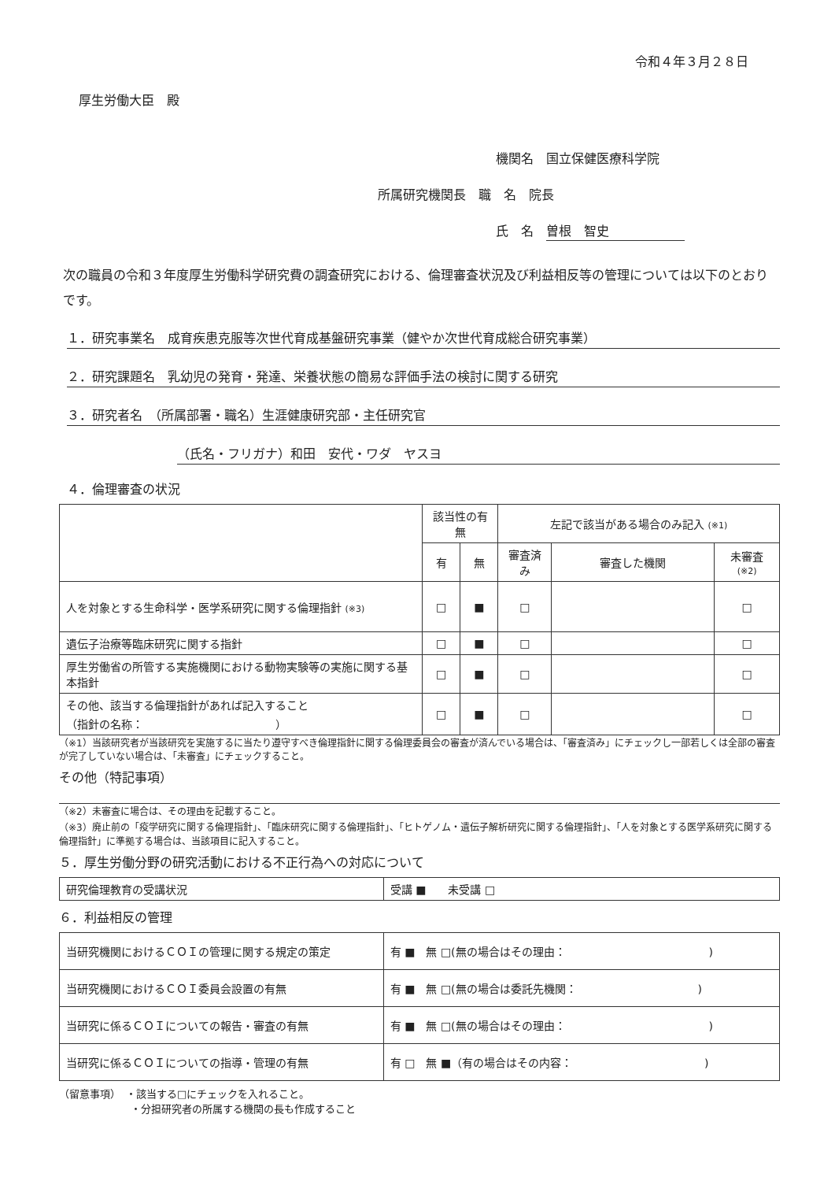令和４年３月２８日
厚生労働大臣　殿
機関名　国立保健医療科学院
所属研究機関長　職　名　院長
氏　名　曽根　智史　　　　　　
次の職員の令和３年度厚生労働科学研究費の調査研究における、倫理審査状況及び利益相反等の管理については以下のとおりです。
１．研究事業名　成育疾患克服等次世代育成基盤研究事業（健やか次世代育成総合研究事業）
２．研究課題名　乳幼児の発育・発達、栄養状態の簡易な評価手法の検討に関する研究
３．研究者名　（所属部署・職名）生涯健康研究部・主任研究官
（氏名・フリガナ）和田　安代・ワダ　ヤスヨ
４．倫理審査の状況
| | 該当性の有無 | | 左記で該当がある場合のみ記入 (※1) | | |
| --- | --- | --- | --- | --- | --- |
| | 有 | 無 | 審査済み | 審査した機関 | 未審査 (※2) |
| 人を対象とする生命科学・医学系研究に関する倫理指針 (※3) | □ | ■ | □ | | □ |
| 遺伝子治療等臨床研究に関する指針 | □ | ■ | □ | | □ |
| 厚生労働省の所管する実施機関における動物実験等の実施に関する基本指針 | □ | ■ | □ | | □ |
| その他、該当する倫理指針があれば記入すること （指針の名称： ） | □ | ■ | □ | | □ |
（※1）当該研究者が当該研究を実施するに当たり遵守すべき倫理指針に関する倫理委員会の審査が済んでいる場合は、「審査済み」にチェックし一部若しくは全部の審査が完了していない場合は、「未審査」にチェックすること。
その他（特記事項）
（※2）未審査に場合は、その理由を記載すること。
（※3）廃止前の「疫学研究に関する倫理指針」、「臨床研究に関する倫理指針」、「ヒトゲノム・遺伝子解析研究に関する倫理指針」、「人を対象とする医学系研究に関する倫理指針」に準拠する場合は、当該項目に記入すること。
５．厚生労働分野の研究活動における不正行為への対応について
| 研究倫理教育の受講状況 | 受講 ■ 未受講 □ |
６．利益相反の管理
| 当研究機関におけるＣＯＩの管理に関する規定の策定 | 有 ■ 無 □(無の場合はその理由： ) |
| 当研究機関におけるＣＯＩ委員会設置の有無 | 有 ■ 無 □(無の場合は委託先機関： ) |
| 当研究に係るＣＯＩについての報告・審査の有無 | 有 ■ 無 □(無の場合はその理由： ) |
| 当研究に係るＣＯＩについての指導・管理の有無 | 有 □ 無 ■（有の場合はその内容： ) |
（留意事項）　・該当する□にチェックを入れること。
　　　　　　　・分担研究者の所属する機関の長も作成すること